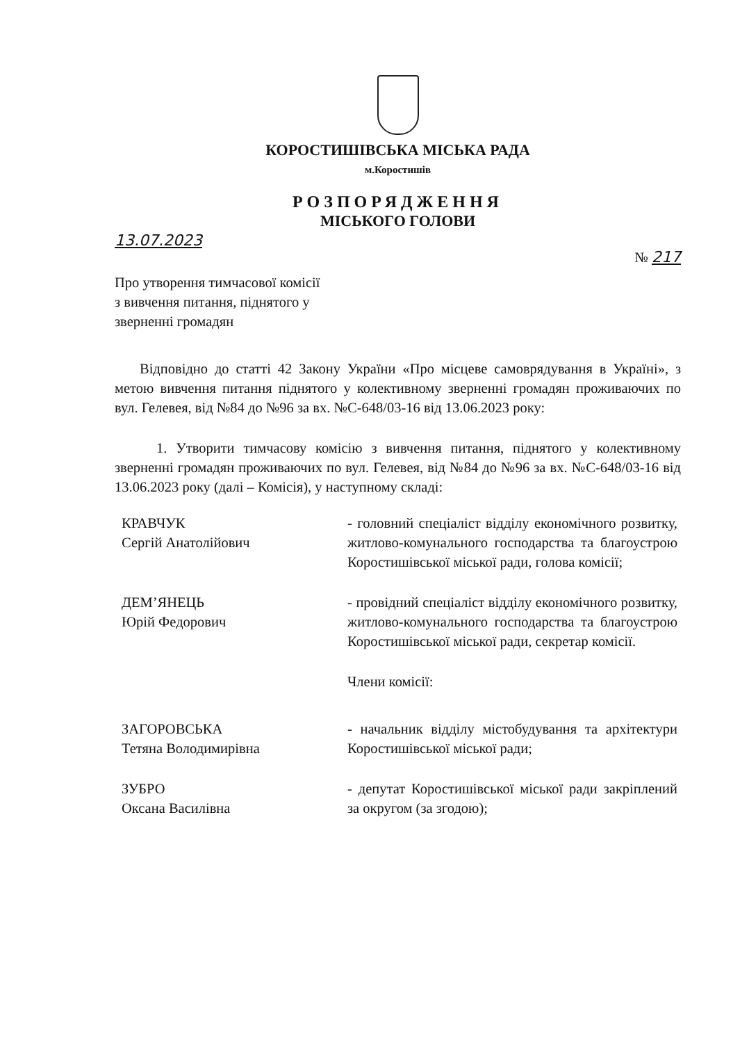КОРОСТИШІВСЬКА МІСЬКА РАДА
м.Коростишів
РОЗПОРЯДЖЕННЯ
МІСЬКОГО ГОЛОВИ
13.07.2023
№ 217
Про утворення тимчасової комісії
з вивчення питання, піднятого у
зверненні громадян
Відповідно до статті 42 Закону України «Про місцеве самоврядування в Україні», з метою вивчення питання піднятого у колективному зверненні громадян проживаючих по вул. Гелевея, від №84 до №96 за вх. №С-648/03-16 від 13.06.2023 року:
1. Утворити тимчасову комісію з вивчення питання, піднятого у колективному зверненні громадян проживаючих по вул. Гелевея, від №84 до №96 за вх. №С-648/03-16 від 13.06.2023 року (далі – Комісія), у наступному складі:
КРАВЧУК
Сергій Анатолійович
- головний спеціаліст відділу економічного розвитку, житлово-комунального господарства та благоустрою Коростишівської міської ради, голова комісії;
ДЕМ’ЯНЕЦЬ
Юрій Федорович
- провідний спеціаліст відділу економічного розвитку, житлово-комунального господарства та благоустрою Коростишівської міської ради, секретар комісії.
Члени комісії:
ЗАГОРОВСЬКА
Тетяна Володимирівна
- начальник відділу містобудування та архітектури Коростишівської міської ради;
ЗУБРО
Оксана Василівна
- депутат Коростишівської міської ради закріплений за округом (за згодою);